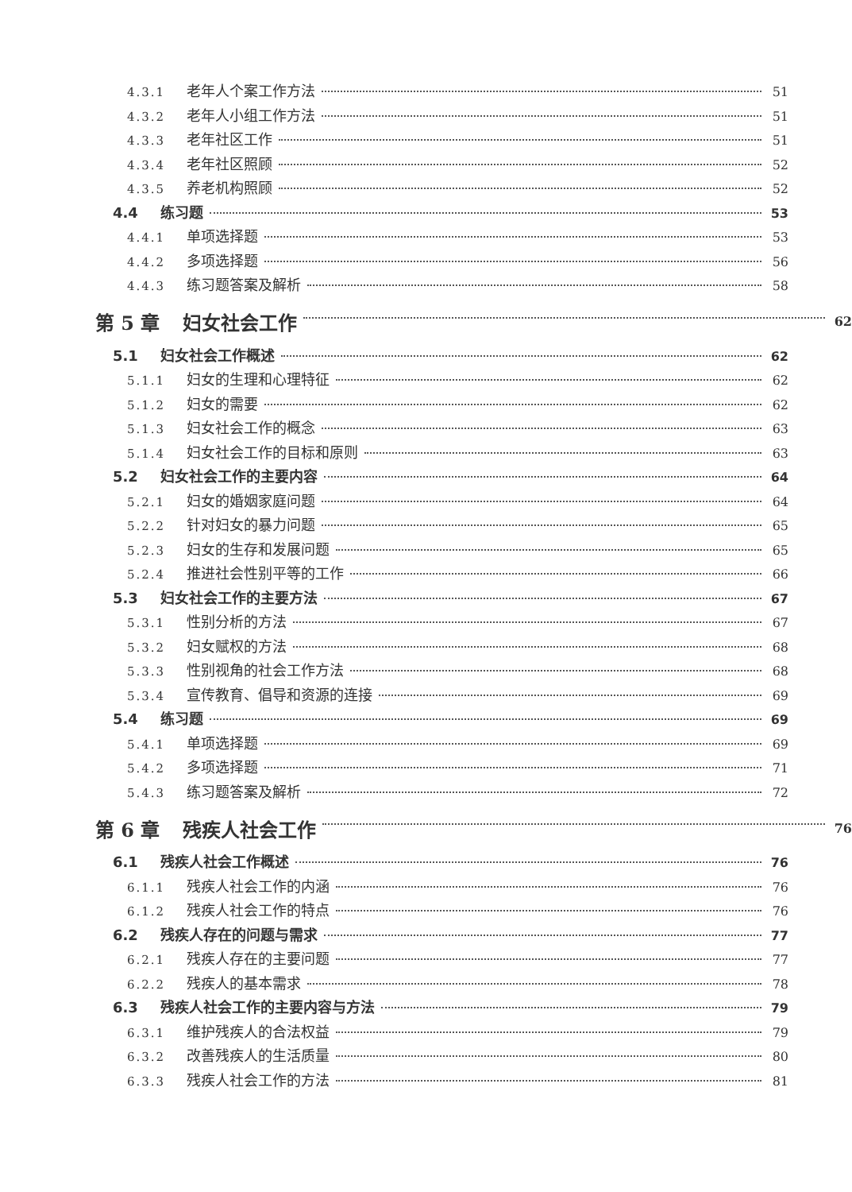4.3.1 老年人个案工作方法 51
4.3.2 老年人小组工作方法 51
4.3.3 老年社区工作 51
4.3.4 老年社区照顾 52
4.3.5 养老机构照顾 52
4.4 练习题 53
4.4.1 单项选择题 53
4.4.2 多项选择题 56
4.4.3 练习题答案及解析 58
第 5 章 妇女社会工作 62
5.1 妇女社会工作概述 62
5.1.1 妇女的生理和心理特征 62
5.1.2 妇女的需要 62
5.1.3 妇女社会工作的概念 63
5.1.4 妇女社会工作的目标和原则 63
5.2 妇女社会工作的主要内容 64
5.2.1 妇女的婚姻家庭问题 64
5.2.2 针对妇女的暴力问题 65
5.2.3 妇女的生存和发展问题 65
5.2.4 推进社会性别平等的工作 66
5.3 妇女社会工作的主要方法 67
5.3.1 性别分析的方法 67
5.3.2 妇女赋权的方法 68
5.3.3 性别视角的社会工作方法 68
5.3.4 宣传教育、倡导和资源的连接 69
5.4 练习题 69
5.4.1 单项选择题 69
5.4.2 多项选择题 71
5.4.3 练习题答案及解析 72
第 6 章 残疾人社会工作 76
6.1 残疾人社会工作概述 76
6.1.1 残疾人社会工作的内涵 76
6.1.2 残疾人社会工作的特点 76
6.2 残疾人存在的问题与需求 77
6.2.1 残疾人存在的主要问题 77
6.2.2 残疾人的基本需求 78
6.3 残疾人社会工作的主要内容与方法 79
6.3.1 维护残疾人的合法权益 79
6.3.2 改善残疾人的生活质量 80
6.3.3 残疾人社会工作的方法 81